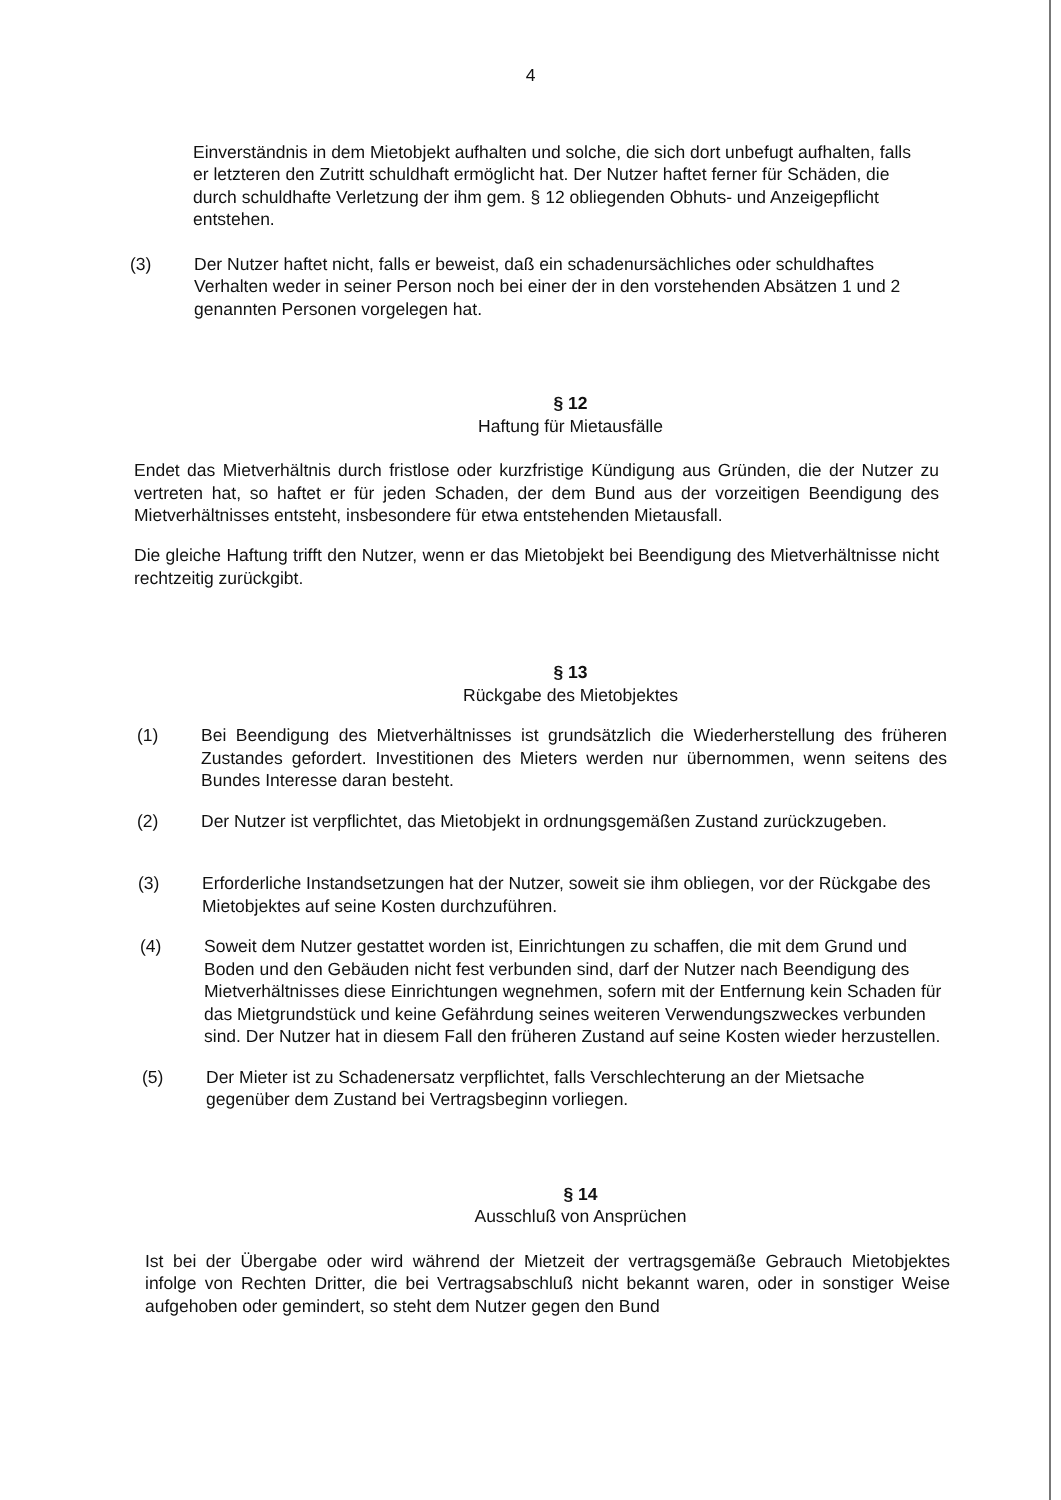4
Einverständnis in dem Mietobjekt aufhalten und solche, die sich dort unbefugt aufhalten, falls er letzteren den Zutritt schuldhaft ermöglicht hat. Der Nutzer haftet ferner für Schäden, die durch schuldhafte Verletzung der ihm gem. § 12 obliegenden Obhuts- und Anzeigepflicht entstehen.
(3) Der Nutzer haftet nicht, falls er beweist, daß ein schadenursächliches oder schuldhaftes Verhalten weder in seiner Person noch bei einer der in den vorstehenden Absätzen 1 und 2 genannten Personen vorgelegen hat.
§ 12
Haftung für Mietausfälle
Endet das Mietverhältnis durch fristlose oder kurzfristige Kündigung aus Gründen, die der Nutzer zu vertreten hat, so haftet er für jeden Schaden, der dem Bund aus der vorzeitigen Beendigung des Mietverhältnisses entsteht, insbesondere für etwa entstehenden Mietausfall.
Die gleiche Haftung trifft den Nutzer, wenn er das Mietobjekt bei Beendigung des Mietverhältnisse nicht rechtzeitig zurückgibt.
§ 13
Rückgabe des Mietobjektes
(1) Bei Beendigung des Mietverhältnisses ist grundsätzlich die Wiederherstellung des früheren Zustandes gefordert. Investitionen des Mieters werden nur übernommen, wenn seitens des Bundes Interesse daran besteht.
(2) Der Nutzer ist verpflichtet, das Mietobjekt in ordnungsgemäßen Zustand zurückzugeben.
(3) Erforderliche Instandsetzungen hat der Nutzer, soweit sie ihm obliegen, vor der Rückgabe des Mietobjektes auf seine Kosten durchzuführen.
(4) Soweit dem Nutzer gestattet worden ist, Einrichtungen zu schaffen, die mit dem Grund und Boden und den Gebäuden nicht fest verbunden sind, darf der Nutzer nach Beendigung des Mietverhältnisses diese Einrichtungen wegnehmen, sofern mit der Entfernung kein Schaden für das Mietgrundstück und keine Gefährdung seines weiteren Verwendungszweckes verbunden sind. Der Nutzer hat in diesem Fall den früheren Zustand auf seine Kosten wieder herzustellen.
(5) Der Mieter ist zu Schadenersatz verpflichtet, falls Verschlechterung an der Mietsache gegenüber dem Zustand bei Vertragsbeginn vorliegen.
§ 14
Ausschluß von Ansprüchen
Ist bei der Übergabe oder wird während der Mietzeit der vertragsgemäße Gebrauch Mietobjektes infolge von Rechten Dritter, die bei Vertragsabschluß nicht bekannt waren, oder in sonstiger Weise aufgehoben oder gemindert, so steht dem Nutzer gegen den Bund